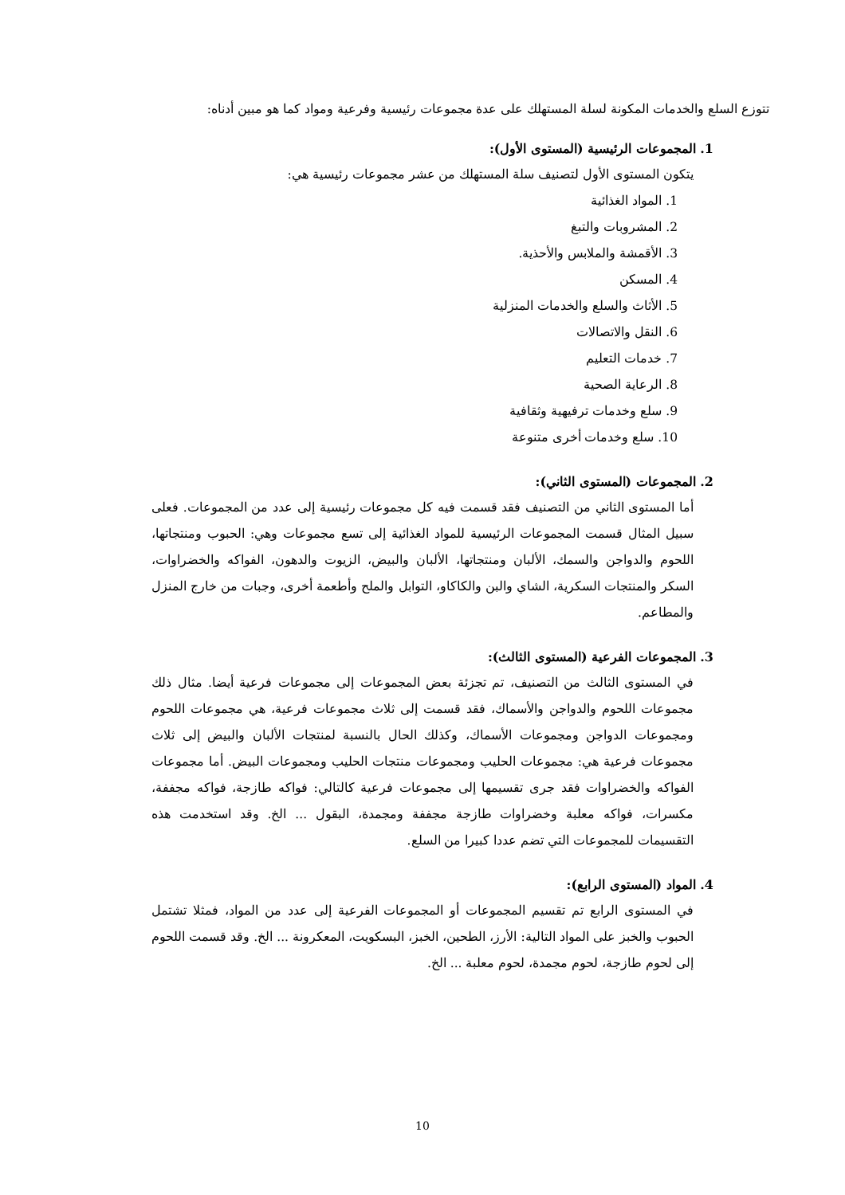تتوزع السلع والخدمات المكونة لسلة المستهلك على عدة مجموعات رئيسية وفرعية ومواد كما هو مبين أدناه:
1. المجموعات الرئيسية (المستوى الأول):
يتكون المستوى الأول لتصنيف سلة المستهلك من عشر مجموعات رئيسية هي:
1. المواد الغذائية
2. المشروبات والتبغ
3. الأقمشة والملابس والأحذية.
4. المسكن
5. الأثاث والسلع والخدمات المنزلية
6. النقل والاتصالات
7. خدمات التعليم
8. الرعاية الصحية
9. سلع وخدمات ترفيهية وثقافية
10. سلع وخدمات أخرى متنوعة
2. المجموعات (المستوى الثاني):
أما المستوى الثاني من التصنيف فقد قسمت فيه كل مجموعات رئيسية إلى عدد من المجموعات. فعلى سبيل المثال قسمت المجموعات الرئيسية للمواد الغذائية إلى تسع مجموعات وهي: الحبوب ومنتجاتها، اللحوم والدواجن والسمك، الألبان ومنتجاتها، الألبان والبيض، الزيوت والدهون، الفواكه والخضراوات، السكر والمنتجات السكرية، الشاي والبن والكاكاو، التوابل والملح وأطعمة أخرى، وجبات من خارج المنزل والمطاعم.
3. المجموعات الفرعية (المستوى الثالث):
في المستوى الثالث من التصنيف، تم تجزئة بعض المجموعات إلى مجموعات فرعية أيضا. مثال ذلك مجموعات اللحوم والدواجن والأسماك، فقد قسمت إلى ثلاث مجموعات فرعية، هي مجموعات اللحوم ومجموعات الدواجن ومجموعات الأسماك، وكذلك الحال بالنسبة لمنتجات الألبان والبيض إلى ثلاث مجموعات فرعية هي: مجموعات الحليب ومجموعات منتجات الحليب ومجموعات البيض. أما مجموعات الفواكه والخضراوات فقد جرى تقسيمها إلى مجموعات فرعية كالتالي: فواكه طازجة، فواكه مجففة، مكسرات، فواكه معلبة وخضراوات طازجة مجففة ومجمدة، البقول ... الخ. وقد استخدمت هذه التقسيمات للمجموعات التي تضم عددا كبيرا من السلع.
4. المواد (المستوى الرابع):
في المستوى الرابع تم تقسيم المجموعات أو المجموعات الفرعية إلى عدد من المواد، فمثلا تشتمل الحبوب والخبز على المواد التالية: الأرز، الطحين، الخبز، البسكويت، المعكرونة ... الخ. وقد قسمت اللحوم إلى لحوم طازجة، لحوم مجمدة، لحوم معلبة ... الخ.
10